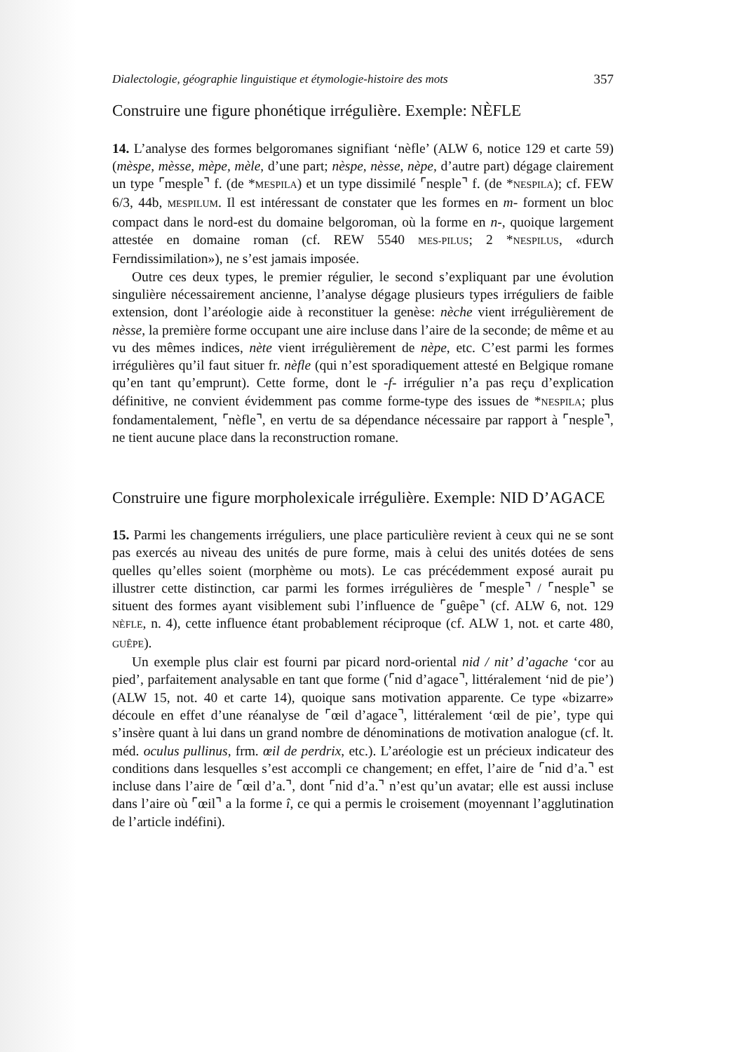Dialectologie, géographie linguistique et étymologie-histoire des mots 357
Construire une figure phonétique irrégulière. Exemple: NÈFLE
14. L’analyse des formes belgoromanes signifiant ‘nèfle’ (ALW 6, notice 129 et carte 59) (mèspe, mèsse, mèpe, mèle, d’une part; nèspe, nèsse, nèpe, d’autre part) dégage clairement un type ⌜mesple⌝ f. (de *MESPILA) et un type dissimilé ⌜nesple⌝ f. (de *NESPILA); cf. FEW 6/3, 44b, MESPILUM. Il est intéressant de constater que les formes en m- forment un bloc compact dans le nord-est du domaine belgoroman, où la forme en n-, quoique largement attestée en domaine roman (cf. REW 5540 MES-PILUS; 2 *NESPILUS, «durch Ferndissimilation»), ne s’est jamais imposée.
Outre ces deux types, le premier régulier, le second s’expliquant par une évolution singulière nécessairement ancienne, l’analyse dégage plusieurs types irréguliers de faible extension, dont l’aréologie aide à reconstituer la genèse: nèche vient irrégulièrement de nèsse, la première forme occupant une aire incluse dans l’aire de la seconde; de même et au vu des mêmes indices, nète vient irrégulièrement de nèpe, etc. C’est parmi les formes irrégulières qu’il faut situer fr. nèfle (qui n’est sporadiquement attesté en Belgique romane qu’en tant qu’emprunt). Cette forme, dont le -f- irrégulier n’a pas reçu d’explication définitive, ne convient évidemment pas comme forme-type des issues de *NESPILA; plus fondamentalement, ⌜nèfle⌝, en vertu de sa dépendance nécessaire par rapport à ⌜nesple⌝, ne tient aucune place dans la reconstruction romane.
Construire une figure morpholexicale irrégulière. Exemple: NID D’AGACE
15. Parmi les changements irréguliers, une place particulière revient à ceux qui ne se sont pas exercés au niveau des unités de pure forme, mais à celui des unités dotées de sens quelles qu’elles soient (morphème ou mots). Le cas précédemment exposé aurait pu illustrer cette distinction, car parmi les formes irrégulières de ⌜mesple⌝ / ⌜nesple⌝ se situent des formes ayant visiblement subi l’influence de ⌜guêpe⌝ (cf. ALW 6, not. 129 NÈFLE, n. 4), cette influence étant probablement réciproque (cf. ALW 1, not. et carte 480, GUÊPE).
Un exemple plus clair est fourni par picard nord-oriental nid / nit’ d’agache ‘cor au pied’, parfaitement analysable en tant que forme (⌜nid d’agace⌝, littéralement ‘nid de pie’) (ALW 15, not. 40 et carte 14), quoique sans motivation apparente. Ce type «bizarre» découle en effet d’une réanalyse de ⌜œil d’agace⌝, littéralement ‘œil de pie’, type qui s’insère quant à lui dans un grand nombre de dénominations de motivation analogue (cf. lt. méd. oculus pullinus, frm. œil de perdrix, etc.). L’aréologie est un précieux indicateur des conditions dans lesquelles s’est accompli ce changement; en effet, l’aire de ⌜nid d’a.⌝ est incluse dans l’aire de ⌜œil d’a.⌝, dont ⌜nid d’a.⌝ n’est qu’un avatar; elle est aussi incluse dans l’aire où ⌜œil⌝ a la forme î, ce qui a permis le croisement (moyennant l’agglutination de l’article indéfini).